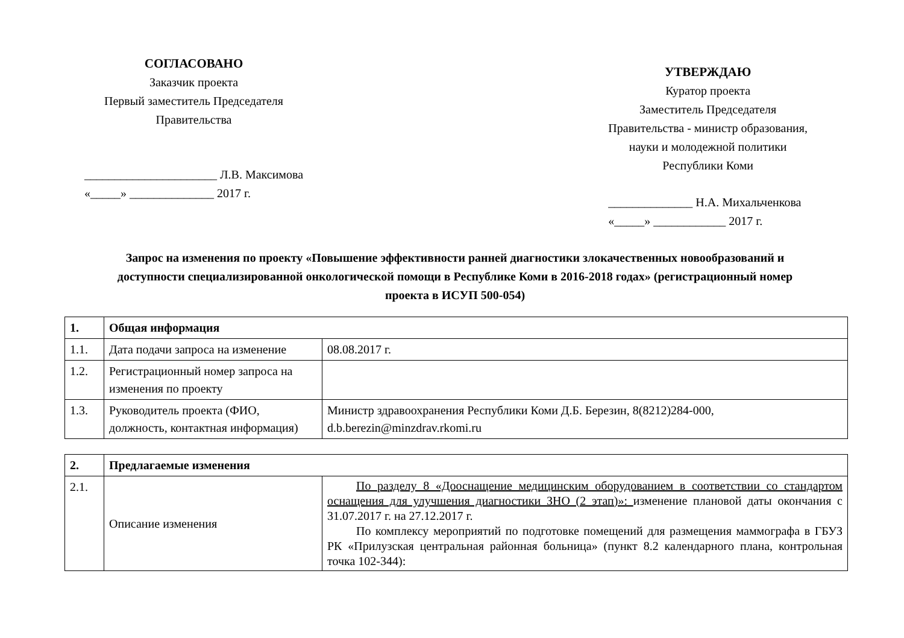СОГЛАСОВАНО
Заказчик проекта
Первый заместитель Председателя
Правительства
______________________ Л.В. Максимова
«_____» ______________ 2017 г.
УТВЕРЖДАЮ
Куратор проекта
Заместитель Председателя
Правительства - министр образования,
науки и молодежной политики
Республики Коми
______________ Н.А. Михальченкова
«_____» ____________ 2017 г.
Запрос на изменения по проекту «Повышение эффективности ранней диагностики злокачественных новообразований и доступности специализированной онкологической помощи в Республике Коми в 2016-2018 годах» (регистрационный номер проекта в ИСУП 500-054)
| 1. | Общая информация | |
| 1.1. | Дата подачи запроса на изменение | 08.08.2017 г. |
| 1.2. | Регистрационный номер запроса на изменения по проекту | |
| 1.3. | Руководитель проекта (ФИО, должность, контактная информация) | Министр здравоохранения Республики Коми Д.Б. Березин, 8(8212)284-000, d.b.berezin@minzdrav.rkomi.ru |
| 2. | Предлагаемые изменения | |
| 2.1. | Описание изменения | По разделу 8 «Дооснащение медицинским оборудованием в соответствии со стандартом оснащения для улучшения диагностики ЗНО (2 этап)»: изменение плановой даты окончания с 31.07.2017 г. на 27.12.2017 г. По комплексу мероприятий по подготовке помещений для размещения маммографа в ГБУЗ РК «Прилузская центральная районная больница» (пункт 8.2 календарного плана, контрольная точка 102-344): |